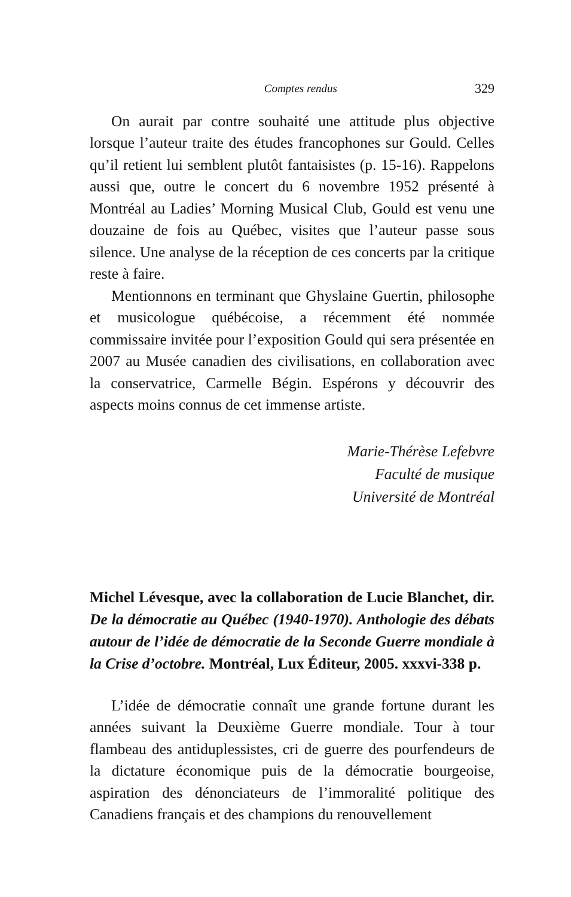Comptes rendus 329
On aurait par contre souhaité une attitude plus objective lorsque l’auteur traite des études francophones sur Gould. Celles qu’il retient lui semblent plutôt fantaisistes (p. 15-16). Rappelons aussi que, outre le concert du 6 novembre 1952 présenté à Montréal au Ladies’ Morning Musical Club, Gould est venu une douzaine de fois au Québec, visites que l’auteur passe sous silence. Une analyse de la réception de ces concerts par la critique reste à faire.
Mentionnons en terminant que Ghyslaine Guertin, philosophe et musicologue québécoise, a récemment été nommée commissaire invitée pour l’exposition Gould qui sera présentée en 2007 au Musée canadien des civilisations, en collaboration avec la conservatrice, Carmelle Bégin. Espérons y découvrir des aspects moins connus de cet immense artiste.
Marie-Thérèse Lefebvre
Faculté de musique
Université de Montréal
Michel Lévesque, avec la collaboration de Lucie Blanchet, dir. De la démocratie au Québec (1940-1970). Anthologie des débats autour de l’idée de démocratie de la Seconde Guerre mondiale à la Crise d’octobre. Montréal, Lux Éditeur, 2005. xxxvi-338 p.
L’idée de démocratie connaît une grande fortune durant les années suivant la Deuxième Guerre mondiale. Tour à tour flambeau des antiduplessistes, cri de guerre des pourfendeurs de la dictature économique puis de la démocratie bourgeoise, aspiration des dénonciateurs de l’immoralité politique des Canadiens français et des champions du renouvellement